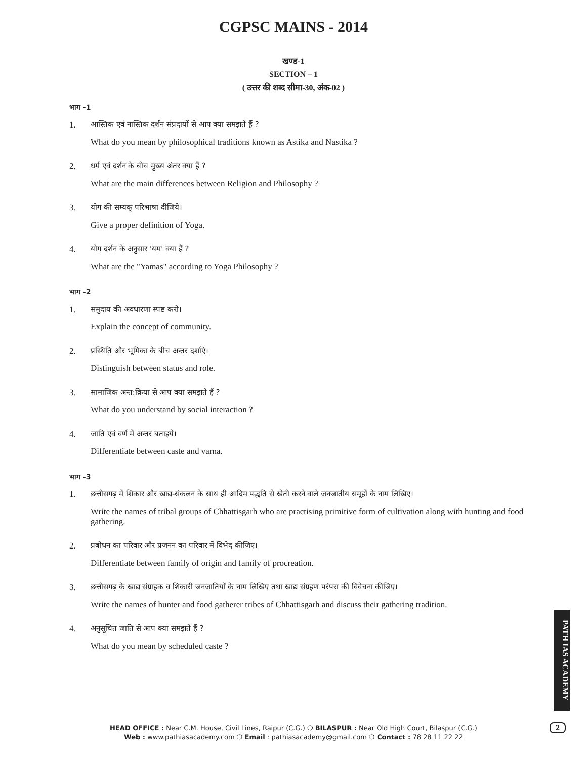CGPSC MAINS - 2014
खण्ड-1
SECTION – 1
( उत्तर की शब्द सीमा-30, अंक-02 )
भाग -1
1. आस्तिक एवं नास्तिक दर्शन संप्रदायों से आप क्या समझते हैं ?
What do you mean by philosophical traditions known as Astika and Nastika ?
2. धर्म एवं दर्शन के बीच मुख्य अंतर क्या हैं ?
What are the main differences between Religion and Philosophy ?
3. योग की सम्यक् परिभाषा दीजिये।
Give a proper definition of Yoga.
4. योग दर्शन के अनुसार 'यम' क्या हैं ?
What are the "Yamas" according to Yoga Philosophy ?
भाग -2
1. समुदाय की अवधारणा स्पष्ट करो।
Explain the concept of community.
2. प्रस्थिति और भूमिका के बीच अन्तर दर्शाएं।
Distinguish between status and role.
3. सामाजिक अन्त:क्रिया से आप क्या समझते हैं ?
What do you understand by social interaction ?
4. जाति एवं वर्ण में अन्तर बताइये।
Differentiate between caste and varna.
भाग -3
1. छत्तीसगढ़ में शिकार और खाद्य-संकलन के साथ ही आदिम पद्धति से खेती करने वाले जनजातीय समूहों के नाम लिखिए।
Write the names of tribal groups of Chhattisgarh who are practising primitive form of cultivation along with hunting and food gathering.
2. प्रबोधन का परिवार और प्रजनन का परिवार में विभेद कीजिए।
Differentiate between family of origin and family of procreation.
3. छत्तीसगढ़ के खाद्य संग्राहक व शिकारी जनजातियों के नाम लिखिए तथा खाद्य संग्रहण परंपरा की विवेचना कीजिए।
Write the names of hunter and food gatherer tribes of Chhattisgarh and discuss their gathering tradition.
4. अनुसूचित जाति से आप क्या समझते हैं ?
What do you mean by scheduled caste ?
PATH IAS ACADEMY
HEAD OFFICE : Near C.M. House, Civil Lines, Raipur (C.G.) ❍ BILASPUR : Near Old High Court, Bilaspur (C.G.)
Web : www.pathiasacademy.com ❍ Email : pathiasacademy@gmail.com ❍ Contact : 78 28 11 22 22
2